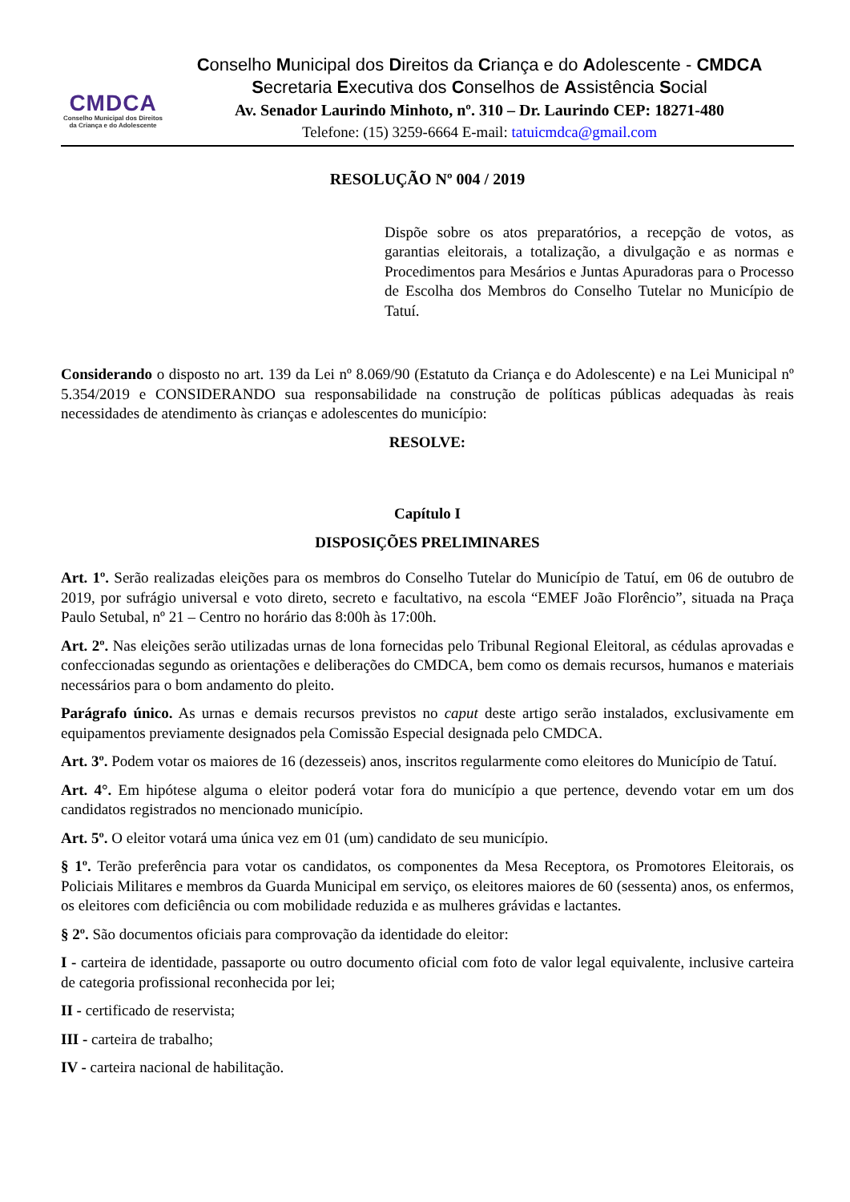CMDCA
Conselho Municipal dos Direitos
da Criança e do Adolescente
Conselho Municipal dos Direitos da Criança e do Adolescente - CMDCA
Secretaria Executiva dos Conselhos de Assistência Social
Av. Senador Laurindo Minhoto, nº. 310 – Dr. Laurindo CEP: 18271-480
Telefone: (15) 3259-6664 E-mail: tatuicmdca@gmail.com
RESOLUÇÃO Nº 004 / 2019
Dispõe sobre os atos preparatórios, a recepção de votos, as garantias eleitorais, a totalização, a divulgação e as normas e Procedimentos para Mesários e Juntas Apuradoras para o Processo de Escolha dos Membros do Conselho Tutelar no Município de Tatuí.
Considerando o disposto no art. 139 da Lei nº 8.069/90 (Estatuto da Criança e do Adolescente) e na Lei Municipal nº 5.354/2019 e CONSIDERANDO sua responsabilidade na construção de políticas públicas adequadas às reais necessidades de atendimento às crianças e adolescentes do município:
RESOLVE:
Capítulo I
DISPOSIÇÕES PRELIMINARES
Art. 1º. Serão realizadas eleições para os membros do Conselho Tutelar do Município de Tatuí, em 06 de outubro de 2019, por sufrágio universal e voto direto, secreto e facultativo, na escola “EMEF João Florêncio”, situada na Praça Paulo Setubal, nº 21 – Centro no horário das 8:00h às 17:00h.
Art. 2º. Nas eleições serão utilizadas urnas de lona fornecidas pelo Tribunal Regional Eleitoral, as cédulas aprovadas e confeccionadas segundo as orientações e deliberações do CMDCA, bem como os demais recursos, humanos e materiais necessários para o bom andamento do pleito.
Parágrafo único. As urnas e demais recursos previstos no caput deste artigo serão instalados, exclusivamente em equipamentos previamente designados pela Comissão Especial designada pelo CMDCA.
Art. 3º. Podem votar os maiores de 16 (dezesseis) anos, inscritos regularmente como eleitores do Município de Tatuí.
Art. 4°. Em hipótese alguma o eleitor poderá votar fora do município a que pertence, devendo votar em um dos candidatos registrados no mencionado município.
Art. 5º. O eleitor votará uma única vez em 01 (um) candidato de seu município.
§ 1º. Terão preferência para votar os candidatos, os componentes da Mesa Receptora, os Promotores Eleitorais, os Policiais Militares e membros da Guarda Municipal em serviço, os eleitores maiores de 60 (sessenta) anos, os enfermos, os eleitores com deficiência ou com mobilidade reduzida e as mulheres grávidas e lactantes.
§ 2º. São documentos oficiais para comprovação da identidade do eleitor:
I - carteira de identidade, passaporte ou outro documento oficial com foto de valor legal equivalente, inclusive carteira de categoria profissional reconhecida por lei;
II - certificado de reservista;
III - carteira de trabalho;
IV - carteira nacional de habilitação.